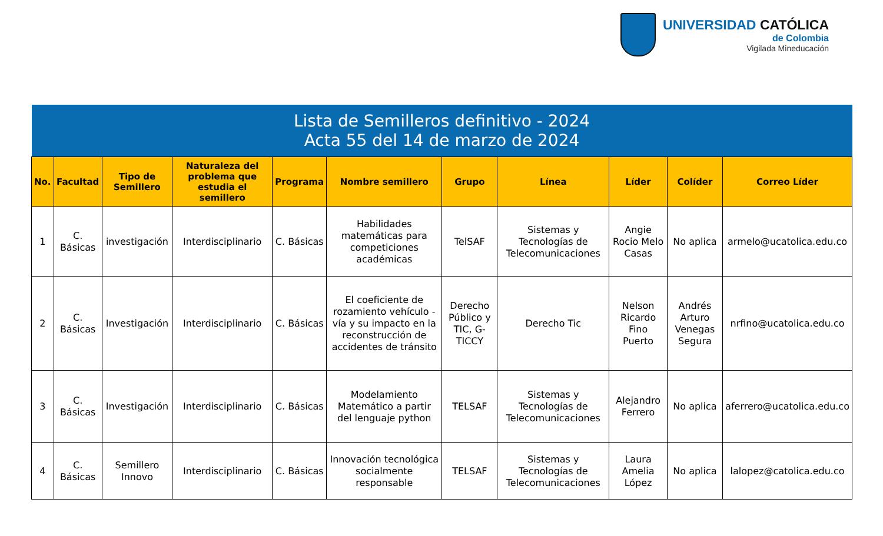UNIVERSIDAD CATÓLICA
de Colombia
Vigilada Mineducación
| Lista de Semilleros definitivo - 2024 Acta 55 del 14 de marzo de 2024 | | | | | | | | | | |
| No. | Facultad | Tipo de Semillero | Naturaleza del problema que estudia el semillero | Programa | Nombre semillero | Grupo | Línea | Líder | Colíder | Correo Líder |
| 1 | C. Básicas | investigación | Interdisciplinario | C. Básicas | Habilidades matemáticas para competiciones académicas | TelSAF | Sistemas y Tecnologías de Telecomunicaciones | Angie Rocio Melo Casas | No aplica | armelo@ucatolica.edu.co |
| 2 | C. Básicas | Investigación | Interdisciplinario | C. Básicas | El coeficiente de rozamiento vehículo - vía y su impacto en la reconstrucción de accidentes de tránsito | Derecho Público y TIC, G-TICCY | Derecho Tic | Nelson Ricardo Fino Puerto | Andrés Arturo Venegas Segura | nrfino@ucatolica.edu.co |
| 3 | C. Básicas | Investigación | Interdisciplinario | C. Básicas | Modelamiento Matemático a partir del lenguaje python | TELSAF | Sistemas y Tecnologías de Telecomunicaciones | Alejandro Ferrero | No aplica | aferrero@ucatolica.edu.co |
| 4 | C. Básicas | Semillero Innovo | Interdisciplinario | C. Básicas | Innovación tecnológica socialmente responsable | TELSAF | Sistemas y Tecnologías de Telecomunicaciones | Laura Amelia López | No aplica | lalopez@catolica.edu.co |